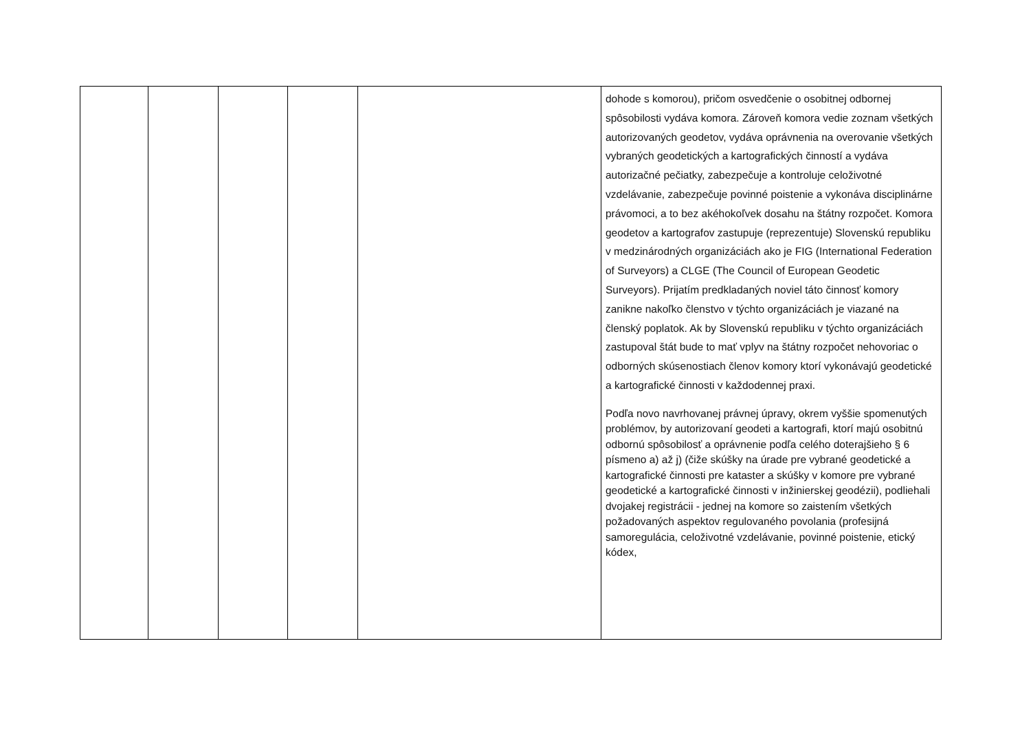| | | | | | dohode s komorou), pričom osvedčenie o osobitnej odbornej spôsobilosti vydáva komora. Zároveň komora vedie zoznam všetkých autorizovaných geodetov, vydáva oprávnenia na overovanie všetkých vybraných geodetických a kartografických činností a vydáva autorizačné pečiatky, zabezpečuje a kontroluje celoživotné vzdelávanie, zabezpečuje povinné poistenie a vykonáva disciplinárne právomoci, a to bez akéhokoľvek dosahu na štátny rozpočet. Komora geodetov a kartografov zastupuje (reprezentuje) Slovenskú republiku v medzinárodných organizáciách ako je FIG (International Federation of Surveyors) a CLGE (The Council of European Geodetic Surveyors). Prijatím predkladaných noviel táto činnosť komory zanikne nakoľko členstvo v týchto organizáciách je viazané na členský poplatok. Ak by Slovenskú republiku v týchto organizáciách zastupoval štát bude to mať vplyv na štátny rozpočet nehovoriac o odborných skúsenostiach členov komory ktorí vykonávajú geodetické a kartografické činnosti v každodennej praxi. Podľa novo navrhovanej právnej úpravy, okrem vyššie spomenutých problémov, by autorizovaní geodeti a kartografi, ktorí majú osobitnú odbornú spôsobilosť a oprávnenie podľa celého doterajšieho § 6 písmeno a) až j) (čiže skúšky na úrade pre vybrané geodetické a kartografické činnosti pre kataster a skúšky v komore pre vybrané geodetické a kartografické činnosti v inžinierskej geodézii), podliehali dvojakej registrácii - jednej na komore so zaistením všetkých požadovaných aspektov regulovaného povolania (profesijná samoregulácia, celoživotné vzdelávanie, povinné poistenie, etický kódex, |